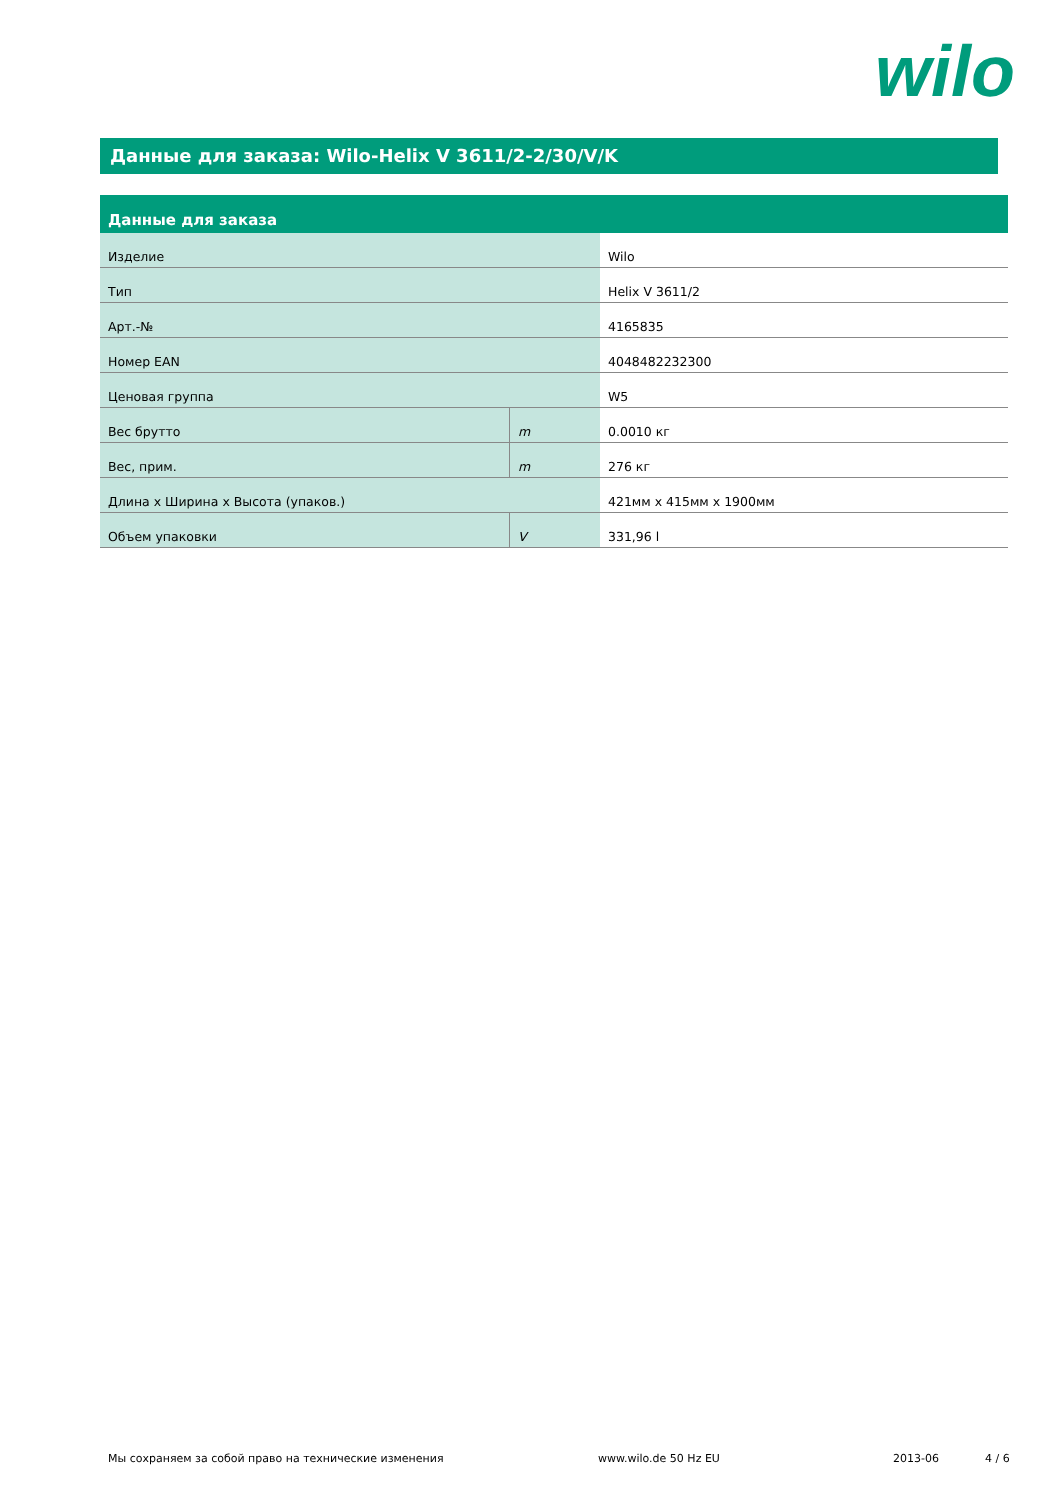wilo
Данные для заказа: Wilo-Helix V 3611/2-2/30/V/K
| Данные для заказа | | |
| --- | --- | --- |
| Изделие | | Wilo |
| Тип | | Helix V 3611/2 |
| Арт.-№ | | 4165835 |
| Номер EAN | | 4048482232300 |
| Ценовая группа | | W5 |
| Вес брутто | m | 0.0010 кг |
| Вес, прим. | m | 276 кг |
| Длина x Ширина x Высота (упаков.) | | 421мм x 415мм x 1900мм |
| Объем упаковки | V | 331,96 l |
Мы сохраняем за собой право на технические изменения www.wilo.de 50 Hz EU 2013-06 4 / 6